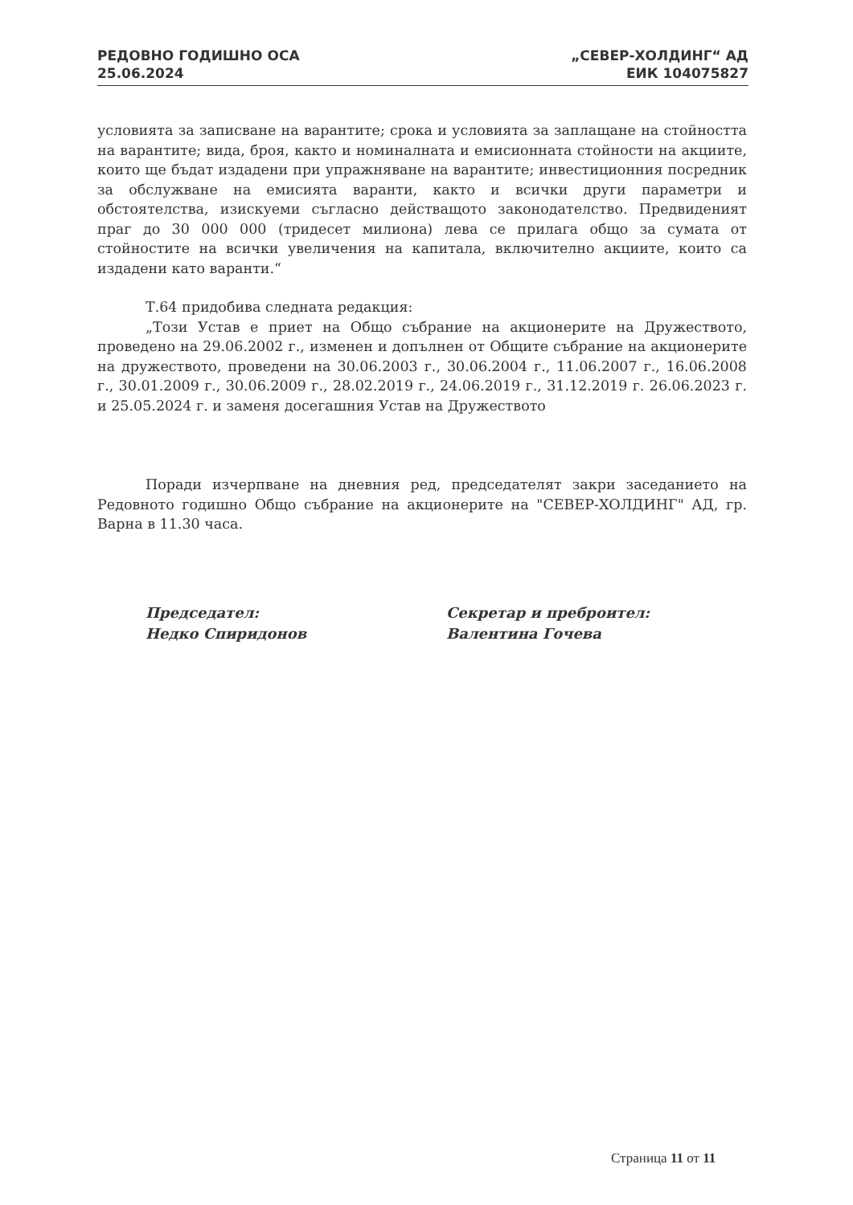РЕДОВНО ГОДИШНО ОСА
25.06.2024
„СЕВЕР-ХОЛДИНГ“ АД
ЕИК 104075827
условията за записване на варантите; срока и условията за заплащане на стойността на варантите; вида, броя, както и номиналната и емисионната стойности на акциите, които ще бъдат издадени при упражняване на варантите; инвестиционния посредник за обслужване на емисията варанти, както и всички други параметри и обстоятелства, изискуеми съгласно действащото законодателство. Предвиденият праг до 30 000 000 (тридесет милиона) лева се прилага общо за сумата от стойностите на всички увеличения на капитала, включително акциите, които са издадени като варанти.“
Т.64 придобива следната редакция:
„Този Устав е приет на Общо събрание на акционерите на Дружеството, проведено на 29.06.2002 г., изменен и допълнен от Общите събрание на акционерите на дружеството, проведени на 30.06.2003 г., 30.06.2004 г., 11.06.2007 г., 16.06.2008 г., 30.01.2009 г., 30.06.2009 г., 28.02.2019 г., 24.06.2019 г., 31.12.2019 г. 26.06.2023 г. и 25.05.2024 г. и заменя досегашния Устав на Дружеството
Поради изчерпване на дневния ред, председателят закри заседанието на Редовното годишно Общо събрание на акционерите на "СЕВЕР-ХОЛДИНГ" АД, гр. Варна в 11.30 часа.
Председател:
Недко Спиридонов
Секретар и преброител:
Валентина Гочева
Страница 11 от 11